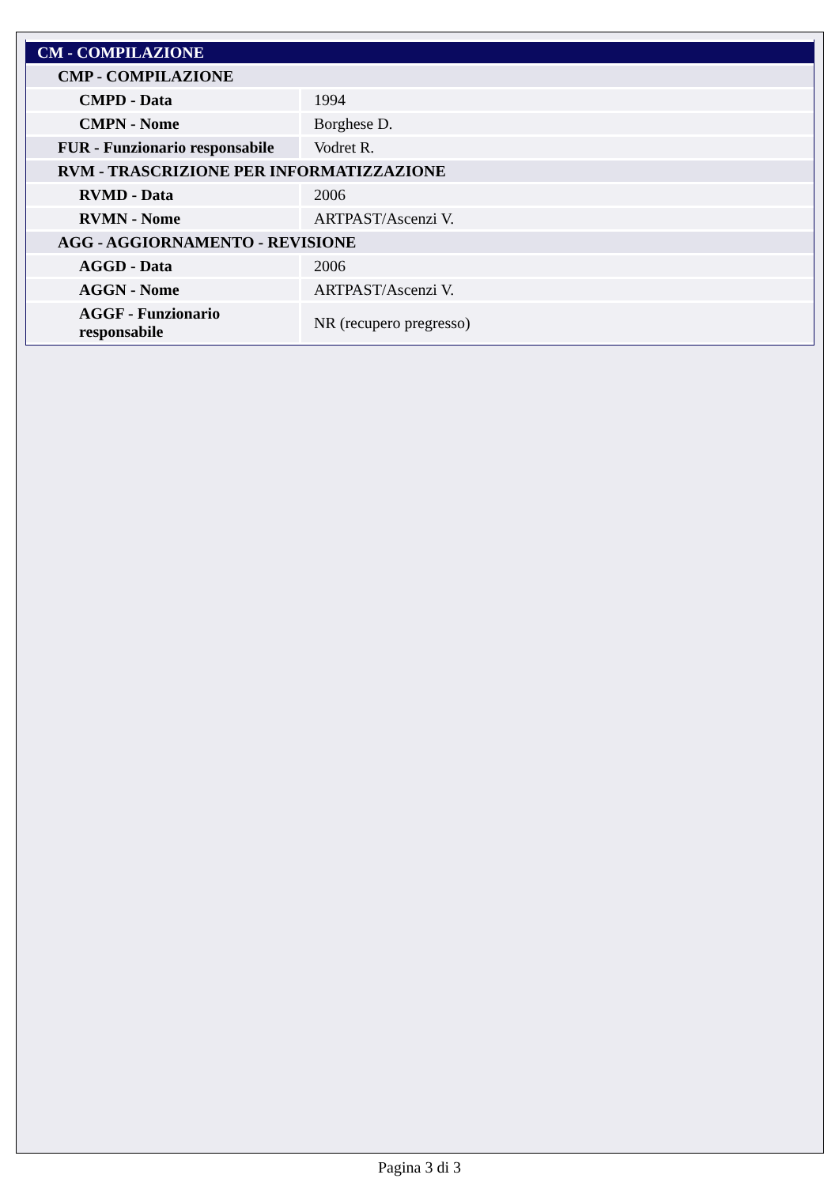| CM - COMPILAZIONE | |
| --- | --- |
| CMP - COMPILAZIONE | |
| CMPD - Data | 1994 |
| CMPN - Nome | Borghese D. |
| FUR - Funzionario responsabile | Vodret R. |
| RVM - TRASCRIZIONE PER INFORMATIZZAZIONE | |
| RVMD - Data | 2006 |
| RVMN - Nome | ARTPAST/Ascenzi V. |
| AGG - AGGIORNAMENTO - REVISIONE | |
| AGGD - Data | 2006 |
| AGGN - Nome | ARTPAST/Ascenzi V. |
| AGGF - Funzionario responsabile | NR (recupero pregresso) |
Pagina 3 di 3